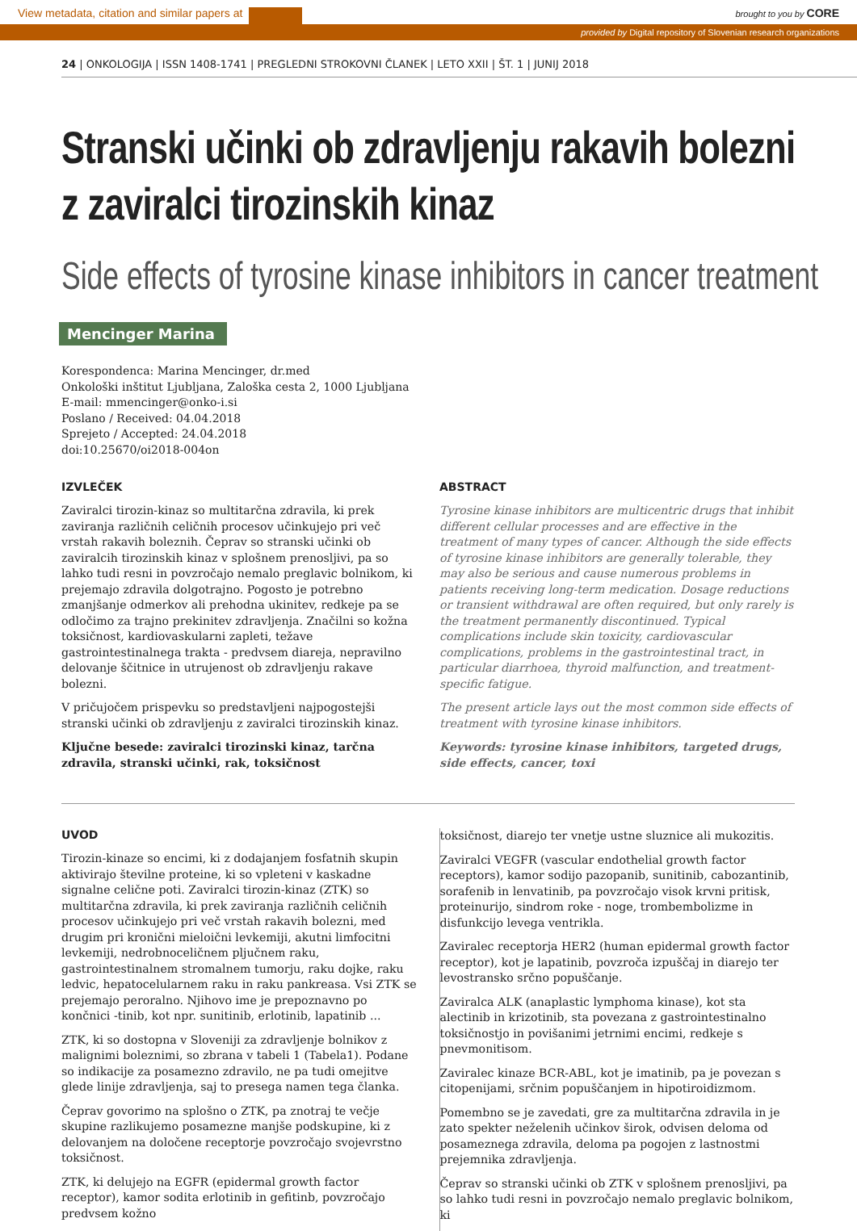View metadata, citation and similar papers at
brought to you by CORE
provided by Digital repository of Slovenian research organizations
24 | ONKOLOGIJA | ISSN 1408-1741 | PREGLEDNI STROKOVNI ČLANEK | LETO XXII | ŠT. 1 | JUNIJ 2018
Stranski učinki ob zdravljenju rakavih bolezni z zaviralci tirozinskih kinaz
Side effects of tyrosine kinase inhibitors in cancer treatment
Mencinger Marina
Korespondenca: Marina Mencinger, dr.med
Onkološki inštitut Ljubljana, Zaloška cesta 2, 1000 Ljubljana
E-mail: mmencinger@onko-i.si
Poslano / Received: 04.04.2018
Sprejeto / Accepted: 24.04.2018
doi:10.25670/oi2018-004on
IZVLEČEK
Zaviralci tirozin-kinaz so multitarčna zdravila, ki prek zaviranja različnih celičnih procesov učinkujejo pri več vrstah rakavih boleznih. Čeprav so stranski učinki ob zaviralcih tirozinskih kinaz v splošnem prenosljivi, pa so lahko tudi resni in povzročajo nemalo preglavic bolnikom, ki prejemajo zdravila dolgotrajno. Pogosto je potrebno zmanjšanje odmerkov ali prehodna ukinitev, redkeje pa se odločimo za trajno prekinitev zdravljenja. Značilni so kožna toksičnost, kardiovaskularni zapleti, težave gastrointestinalnega trakta - predvsem diareja, nepravilno delovanje ščitnice in utrujenost ob zdravljenju rakave bolezni.
V pričujočem prispevku so predstavljeni najpogostejši stranski učinki ob zdravljenju z zaviralci tirozinskih kinaz.
Ključne besede: zaviralci tirozinski kinaz, tarčna zdravila, stranski učinki, rak, toksičnost
ABSTRACT
Tyrosine kinase inhibitors are multicentric drugs that inhibit different cellular processes and are effective in the treatment of many types of cancer. Although the side effects of tyrosine kinase inhibitors are generally tolerable, they may also be serious and cause numerous problems in patients receiving long-term medication. Dosage reductions or transient withdrawal are often required, but only rarely is the treatment permanently discontinued. Typical complications include skin toxicity, cardiovascular complications, problems in the gastrointestinal tract, in particular diarrhoea, thyroid malfunction, and treatment-specific fatigue.
The present article lays out the most common side effects of treatment with tyrosine kinase inhibitors.
Keywords: tyrosine kinase inhibitors, targeted drugs, side effects, cancer, toxi
UVOD
Tirozin-kinaze so encimi, ki z dodajanjem fosfatnih skupin aktivirajo številne proteine, ki so vpleteni v kaskadne signalne celične poti. Zaviralci tirozin-kinaz (ZTK) so multitarčna zdravila, ki prek zaviranja različnih celičnih procesov učinkujejo pri več vrstah rakavih bolezni, med drugim pri kronični mieloični levkemiji, akutni limfocitni levkemiji, nedrobnoceličnem pljučnem raku, gastrointestinalnem stromalnem tumorju, raku dojke, raku ledvic, hepatocelularnem raku in raku pankreasa. Vsi ZTK se prejemajo peroralno. Njihovo ime je prepoznavno po končnici -tinib, kot npr. sunitinib, erlotinib, lapatinib ...
ZTK, ki so dostopna v Sloveniji za zdravljenje bolnikov z malignimi boleznimi, so zbrana v tabeli 1 (Tabela1). Podane so indikacije za posamezno zdravilo, ne pa tudi omejitve glede linije zdravljenja, saj to presega namen tega članka.
Čeprav govorimo na splošno o ZTK, pa znotraj te večje skupine razlikujemo posamezne manjše podskupine, ki z delovanjem na določene receptorje povzročajo svojevrstno toksičnost.
ZTK, ki delujejo na EGFR (epidermal growth factor receptor), kamor sodita erlotinib in gefitinb, povzročajo predvsem kožno
toksičnost, diarejo ter vnetje ustne sluznice ali mukozitis.
Zaviralci VEGFR (vascular endothelial growth factor receptors), kamor sodijo pazopanib, sunitinib, cabozantinib, sorafenib in lenvatinib, pa povzročajo visok krvni pritisk, proteinurijo, sindrom roke - noge, trombembolizme in disfunkcijo levega ventrikla.
Zaviralec receptorja HER2 (human epidermal growth factor receptor), kot je lapatinib, povzroča izpuščaj in diarejo ter levostransko srčno popuščanje.
Zaviralca ALK (anaplastic lymphoma kinase), kot sta alectinib in krizotinib, sta povezana z gastrointestinalno toksičnostjo in povišanimi jetrnimi encimi, redkeje s pnevmonitisom.
Zaviralec kinaze BCR-ABL, kot je imatinib, pa je povezan s citopenijami, srčnim popuščanjem in hipotiroidizmom.
Pomembno se je zavedati, gre za multitarčna zdravila in je zato spekter neželenih učinkov širok, odvisen deloma od posameznega zdravila, deloma pa pogojen z lastnostmi prejemnika zdravljenja.
Čeprav so stranski učinki ob ZTK v splošnem prenosljivi, pa so lahko tudi resni in povzročajo nemalo preglavic bolnikom, ki